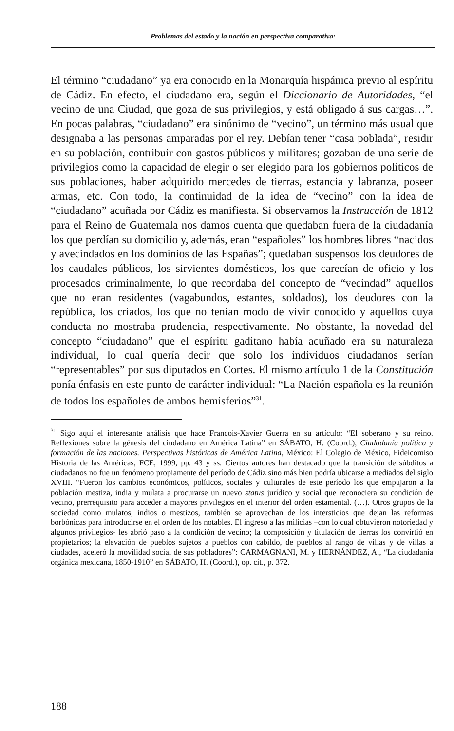Problemas del estado y la nación en perspectiva comparativa:
El término “ciudadano” ya era conocido en la Monarquía hispánica previo al espíritu de Cádiz. En efecto, el ciudadano era, según el Diccionario de Autoridades, “el vecino de una Ciudad, que goza de sus privilegios, y está obligado á sus cargas…”. En pocas palabras, “ciudadano” era sinónimo de “vecino”, un término más usual que designaba a las personas amparadas por el rey. Debían tener “casa poblada”, residir en su población, contribuir con gastos públicos y militares; gozaban de una serie de privilegios como la capacidad de elegir o ser elegido para los gobiernos políticos de sus poblaciones, haber adquirido mercedes de tierras, estancia y labranza, poseer armas, etc. Con todo, la continuidad de la idea de “vecino” con la idea de “ciudadano” acuñada por Cádiz es manifiesta. Si observamos la Instrucción de 1812 para el Reino de Guatemala nos damos cuenta que quedaban fuera de la ciudadanía los que perdían su domicilio y, además, eran “españoles” los hombres libres “nacidos y avecindados en los dominios de las Españas”; quedaban suspensos los deudores de los caudales públicos, los sirvientes domésticos, los que carecían de oficio y los procesados criminalmente, lo que recordaba del concepto de “vecindad” aquellos que no eran residentes (vagabundos, estantes, soldados), los deudores con la república, los criados, los que no tenían modo de vivir conocido y aquellos cuya conducta no mostraba prudencia, respectivamente. No obstante, la novedad del concepto “ciudadano” que el espíritu gaditano había acuñado era su naturaleza individual, lo cual quería decir que solo los individuos ciudadanos serían “representables” por sus diputados en Cortes. El mismo artículo 1 de la Constitución ponía énfasis en este punto de carácter individual: “La Nación española es la reunión de todos los españoles de ambos hemisferios”<sup>31</sup>.
<sup>31</sup> Sigo aquí el interesante análisis que hace Francois-Xavier Guerra en su artículo: “El soberano y su reino. Reflexiones sobre la génesis del ciudadano en América Latina” en SÁBATO, H. (Coord.), Ciudadanía política y formación de las naciones. Perspectivas históricas de América Latina, México: El Colegio de México, Fideicomiso Historia de las Américas, FCE, 1999, pp. 43 y ss. Ciertos autores han destacado que la transición de súbditos a ciudadanos no fue un fenómeno propiamente del período de Cádiz sino más bien podría ubicarse a mediados del siglo XVIII. “Fueron los cambios económicos, políticos, sociales y culturales de este período los que empujaron a la población mestiza, india y mulata a procurarse un nuevo status jurídico y social que reconociera su condición de vecino, prerrequisito para acceder a mayores privilegios en el interior del orden estamental. (…). Otros grupos de la sociedad como mulatos, indios o mestizos, también se aprovechan de los intersticios que dejan las reformas borbónicas para introducirse en el orden de los notables. El ingreso a las milicias –con lo cual obtuvieron notoriedad y algunos privilegios- les abrió paso a la condición de vecino; la composición y titulación de tierras los convirtió en propietarios; la elevación de pueblos sujetos a pueblos con cabildo, de pueblos al rango de villas y de villas a ciudades, aceleró la movilidad social de sus pobladores”: CARMAGNANI, M. y HERNÁNDEZ, A., “La ciudadanía orgánica mexicana, 1850-1910” en SÁBATO, H. (Coord.), op. cit., p. 372.
188